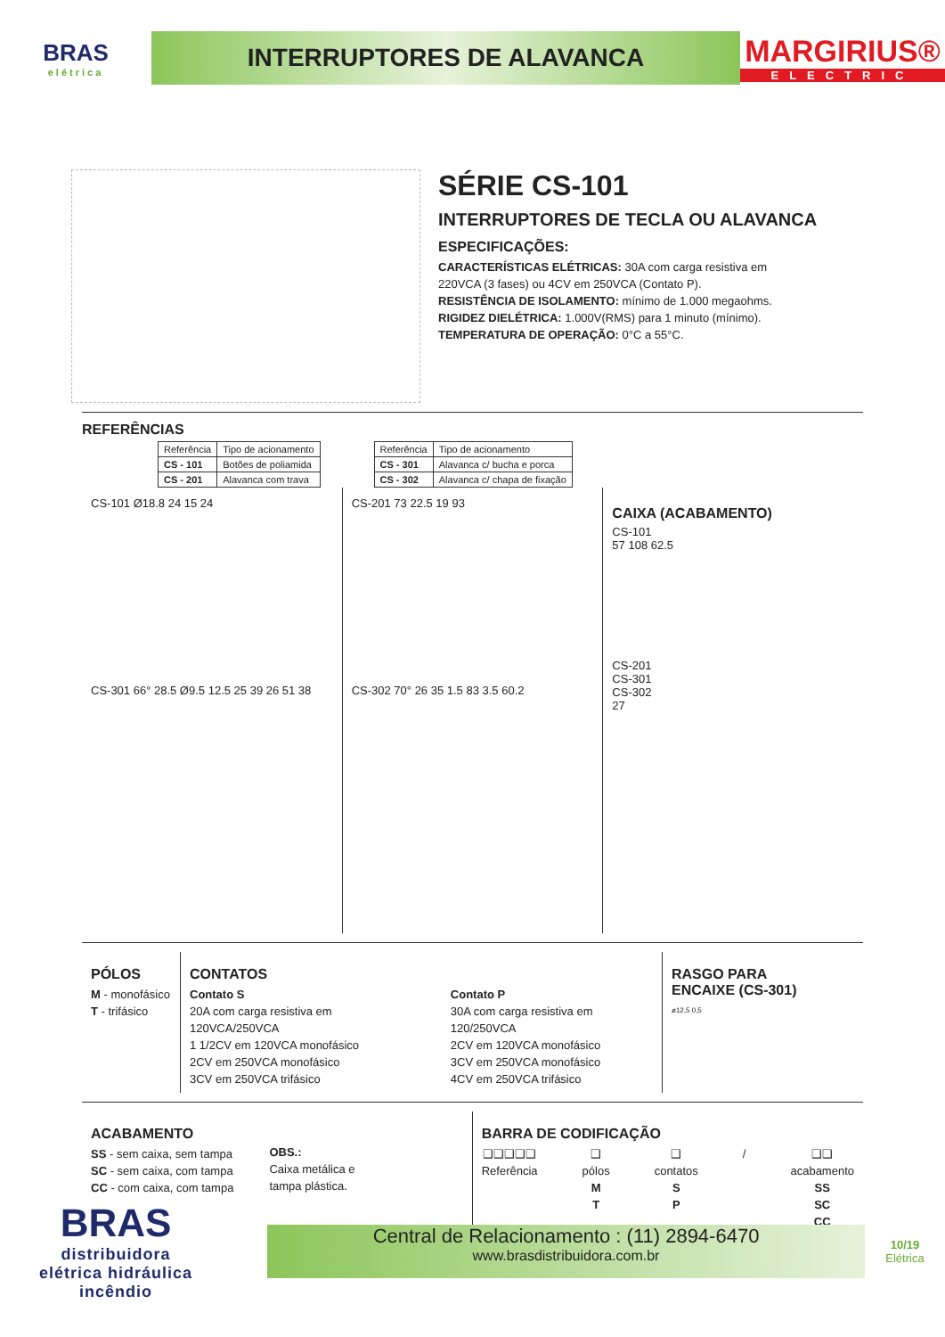BRAS
elétrica
INTERRUPTORES DE ALAVANCA
MARGIRIUS®
ELECTRIC
SÉRIE CS-101
INTERRUPTORES DE TECLA OU ALAVANCA
ESPECIFICAÇÕES:
CARACTERÍSTICAS ELÉTRICAS: 30A com carga resistiva em
220VCA (3 fases) ou 4CV em 250VCA (Contato P).
RESISTÊNCIA DE ISOLAMENTO: mínimo de 1.000 megaohms.
RIGIDEZ DIELÉTRICA: 1.000V(RMS) para 1 minuto (mínimo).
TEMPERATURA DE OPERAÇÃO: 0°C a 55°C.
REFERÊNCIAS
| Referência | Tipo de acionamento |
| --- | --- |
| CS - 101 | Botões de poliamida |
| CS - 201 | Alavanca com trava |
| Referência | Tipo de acionamento |
| --- | --- |
| CS - 301 | Alavanca c/ bucha e porca |
| CS - 302 | Alavanca c/ chapa de fixação |
CS-101 Ø18.8 24 15 24
CS-301 66° 28.5 Ø9.5 12.5 25 39 26 51 38
CS-201 73 22.5 19 93
CS-302 70° 26 35 1.5 83 3.5 60.2
CAIXA (ACABAMENTO)
CS-101
57 108 62.5
CS-201
CS-301
CS-302
27
PÓLOS
M - monofásico
T - trifásico
CONTATOS
Contato S
20A com carga resistiva em 120VCA/250VCA
1 1/2CV em 120VCA monofásico
2CV em 250VCA monofásico
3CV em 250VCA trifásico
Contato P
30A com carga resistiva em 120/250VCA
2CV em 120VCA monofásico
3CV em 250VCA monofásico
4CV em 250VCA trifásico
RASGO PARA
ENCAIXE (CS-301)
ø12,5 0,5
ACABAMENTO
SS - sem caixa, sem tampa
SC - sem caixa, com tampa
CC - com caixa, com tampa
OBS.:
Caixa metálica e
tampa plástica.
BARRA DE CODIFICAÇÃO
❑❑❑❑❑
Referência
❑
pólos
M
T
❑
contatos
S
P
/ ❑❑
acabamento
SS
SC
CC
BRAS
distribuidora
elétrica hidráulica incêndio
Central de Relacionamento : (11) 2894-6470
www.brasdistribuidora.com.br
10/19
Elétrica